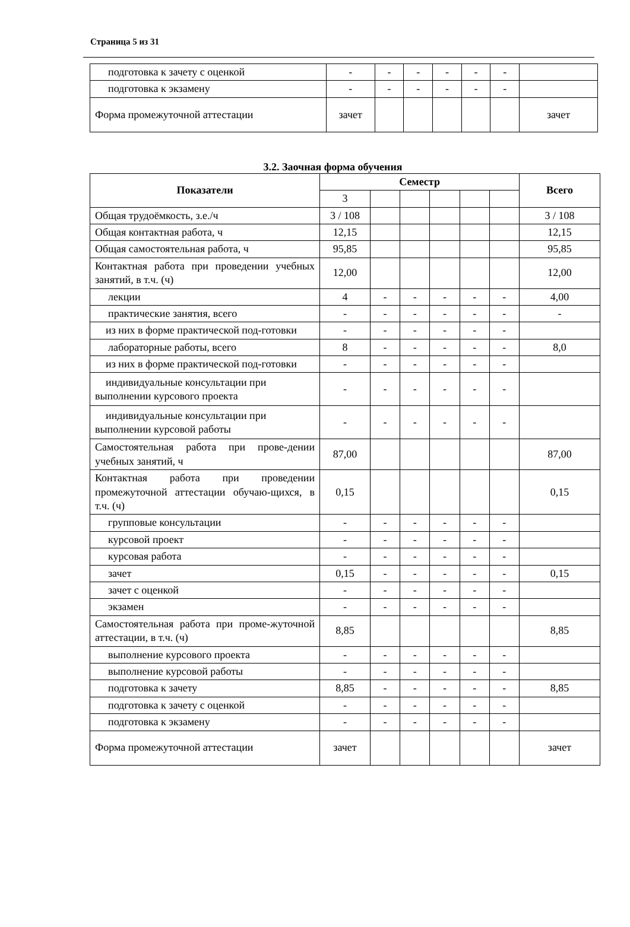Страница 5 из 31
| подготовка к зачету с оценкой | - | - | - | - | - | - | |
| подготовка к экзамену | - | - | - | - | - | - | |
| Форма промежуточной аттестации | зачет | | | | | | зачет |
3.2. Заочная форма обучения
| Показатели | Семестр | | | | | | Всего |
| --- | --- | --- | --- | --- | --- | --- | --- |
| | 3 | | | | | | |
| Общая трудоёмкость, з.е./ч | 3 / 108 | | | | | | 3 / 108 |
| Общая контактная работа, ч | 12,15 | | | | | | 12,15 |
| Общая самостоятельная работа, ч | 95,85 | | | | | | 95,85 |
| Контактная работа при проведении учебных занятий, в т.ч. (ч) | 12,00 | | | | | | 12,00 |
| лекции | 4 | - | - | - | - | - | 4,00 |
| практические занятия, всего | - | - | - | - | - | - | - |
| из них в форме практической под-готовки | - | - | - | - | - | - | |
| лабораторные работы, всего | 8 | - | - | - | - | - | 8,0 |
| из них в форме практической под-готовки | - | - | - | - | - | - | |
| индивидуальные консультации при выполнении курсового проекта | - | - | - | - | - | - | |
| индивидуальные консультации при выполнении курсовой работы | - | - | - | - | - | - | |
| Самостоятельная работа при прове-дении учебных занятий, ч | 87,00 | | | | | | 87,00 |
| Контактная работа при проведении промежуточной аттестации обучаю-щихся, в т.ч. (ч) | 0,15 | | | | | | 0,15 |
| групповые консультации | - | - | - | - | - | - | |
| курсовой проект | - | - | - | - | - | - | |
| курсовая работа | - | - | - | - | - | - | |
| зачет | 0,15 | - | - | - | - | - | 0,15 |
| зачет с оценкой | - | - | - | - | - | - | |
| экзамен | - | - | - | - | - | - | |
| Самостоятельная работа при проме-жуточной аттестации, в т.ч. (ч) | 8,85 | | | | | | 8,85 |
| выполнение курсового проекта | - | - | - | - | - | - | |
| выполнение курсовой работы | - | - | - | - | - | - | |
| подготовка к зачету | 8,85 | - | - | - | - | - | 8,85 |
| подготовка к зачету с оценкой | - | - | - | - | - | - | |
| подготовка к экзамену | - | - | - | - | - | - | |
| Форма промежуточной аттестации | зачет | | | | | | зачет |